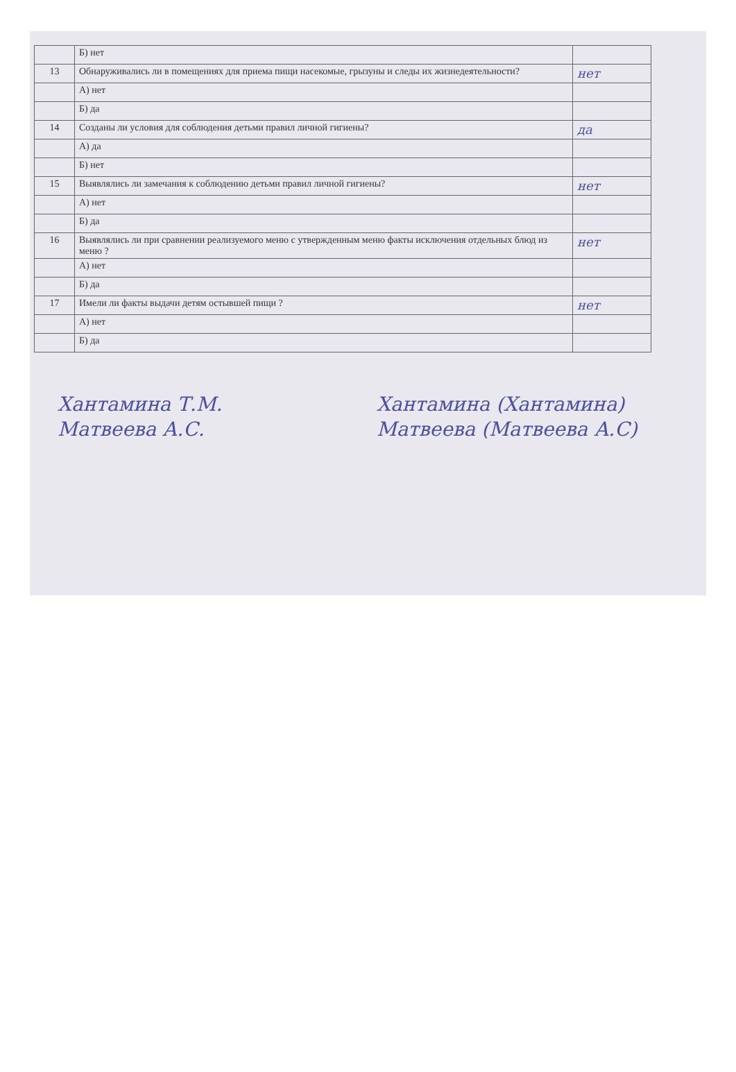| | Б) нет | |
| 13 | Обнаруживались ли в помещениях для приема пищи насекомые, грызуны и следы их жизнедеятельности? | нет |
| | А) нет | |
| | Б) да | |
| 14 | Созданы ли условия для соблюдения детьми правил личной гигиены? | да |
| | А) да | |
| | Б) нет | |
| 15 | Выявлялись ли замечания к соблюдению детьми правил личной гигиены? | нет |
| | А) нет | |
| | Б) да | |
| 16 | Выявлялись ли при сравнении реализуемого меню с утвержденным меню факты исключения отдельных блюд из меню ? | нет |
| | А) нет | |
| | Б) да | |
| 17 | Имели ли факты выдачи детям остывшей пищи ? | нет |
| | А) нет | |
| | Б) да | |
Хантамина Т.М.
Матвеева А.С.
Хантамина (Хантамина)
Матвеева (Матвеева А.С)